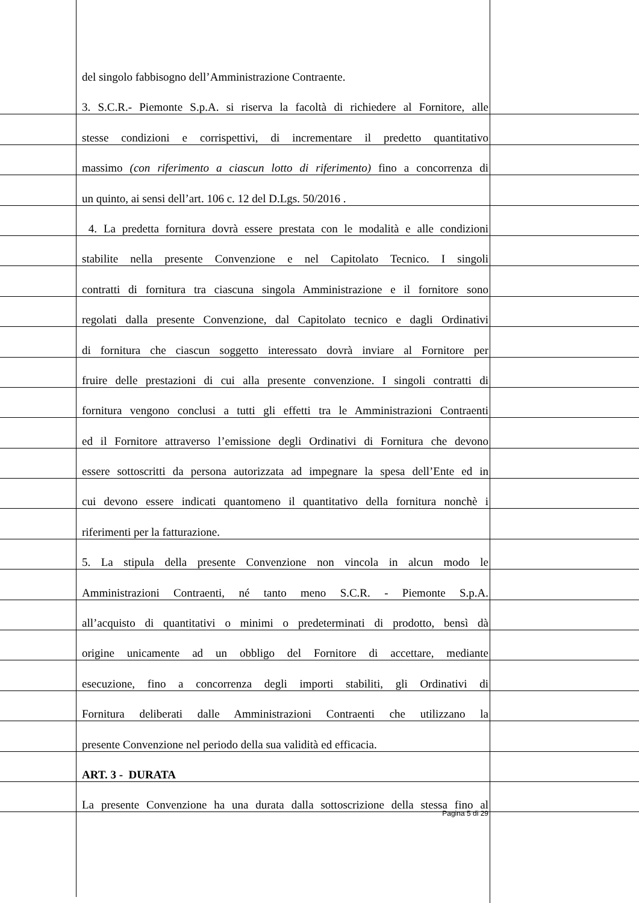del singolo fabbisogno dell’Amministrazione Contraente.
3. S.C.R.- Piemonte S.p.A. si riserva la facoltà di richiedere al Fornitore, alle
stesse condizioni e corrispettivi, di incrementare il predetto quantitativo
massimo (con riferimento a ciascun lotto di riferimento) fino a concorrenza di
un quinto, ai sensi dell’art. 106 c. 12 del D.Lgs. 50/2016 .
4. La predetta fornitura dovrà essere prestata con le modalità e alle condizioni
stabilite nella presente Convenzione e nel Capitolato Tecnico. I singoli
contratti di fornitura tra ciascuna singola Amministrazione e il fornitore sono
regolati dalla presente Convenzione, dal Capitolato tecnico e dagli Ordinativi
di fornitura che ciascun soggetto interessato dovrà inviare al Fornitore per
fruire delle prestazioni di cui alla presente convenzione. I singoli contratti di
fornitura vengono conclusi a tutti gli effetti tra le Amministrazioni Contraenti
ed il Fornitore attraverso l’emissione degli Ordinativi di Fornitura che devono
essere sottoscritti da persona autorizzata ad impegnare la spesa dell’Ente ed in
cui devono essere indicati quantomeno il quantitativo della fornitura nonchè i
riferimenti per la fatturazione.
5. La stipula della presente Convenzione non vincola in alcun modo le
Amministrazioni Contraenti, né tanto meno S.C.R. - Piemonte S.p.A.
all’acquisto di quantitativi o minimi o predeterminati di prodotto, bensì dà
origine unicamente ad un obbligo del Fornitore di accettare, mediante
esecuzione, fino a concorrenza degli importi stabiliti, gli Ordinativi di
Fornitura deliberati dalle Amministrazioni Contraenti che utilizzano la
presente Convenzione nel periodo della sua validità ed efficacia.
ART. 3 - DURATA
La presente Convenzione ha una durata dalla sottoscrizione della stessa fino al
Pagina 5 di 29